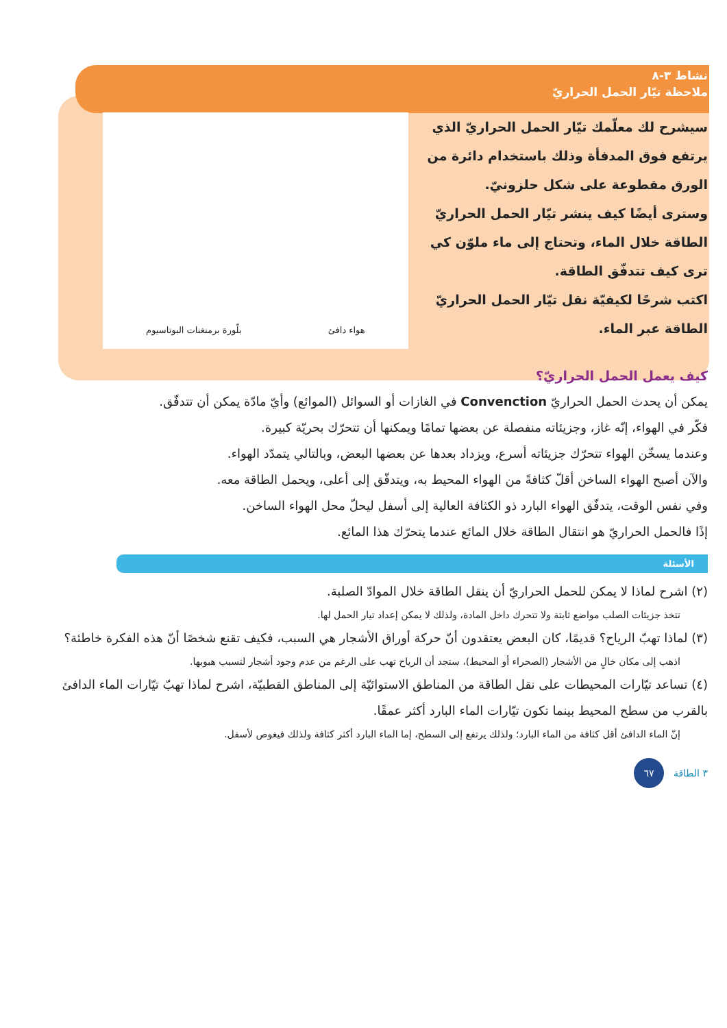نشاط ٣-٨
ملاحظة تيّار الحمل الحراريّ
سيشرح لك معلّمك تيّار الحمل الحراريّ الذي يرتفع فوق المدفأة وذلك باستخدام دائرة من الورق مقطوعة على شكل حلزونيّ.
وسترى أيضًا كيف ينشر تيّار الحمل الحراريّ الطاقة خلال الماء، وتحتاج إلى ماء ملوّن كي ترى كيف تتدفّق الطاقة.
اكتب شرحًا لكيفيّة نقل تيّار الحمل الحراريّ الطاقة عبر الماء.
هواء دافئ بلّورة برمنغنات البوتاسيوم
كيف يعمل الحمل الحراريّ؟
يمكن أن يحدث الحمل الحراريّ Convenction في الغازات أو السوائل (الموائع) وأيّ مادّة يمكن أن تتدفّق.
فكّر في الهواء، إنّه غاز، وجزيئاته منفصلة عن بعضها تمامًا ويمكنها أن تتحرّك بحريّة كبيرة.
وعندما يسخّن الهواء تتحرّك جزيئاته أسرع، ويزداد بعدها عن بعضها البعض، وبالتالي يتمدّد الهواء.
والآن أصبح الهواء الساخن أقلّ كثافةً من الهواء المحيط به، ويتدفّق إلى أعلى، ويحمل الطاقة معه.
وفي نفس الوقت، يتدفّق الهواء البارد ذو الكثافة العالية إلى أسفل ليحلّ محل الهواء الساخن.
إذًا فالحمل الحراريّ هو انتقال الطاقة خلال المائع عندما يتحرّك هذا المائع.
الأسئلة
(٢) اشرح لماذا لا يمكن للحمل الحراريّ أن ينقل الطاقة خلال الموادّ الصلبة.
تتخذ جزيئات الصلب مواضع ثابتة ولا تتحرك داخل المادة، ولذلك لا يمكن إعداد تيار الحمل لها.
(٣) لماذا تهبّ الرياح؟ قديمًا، كان البعض يعتقدون أنّ حركة أوراق الأشجار هي السبب، فكيف تقنع شخصًا أنّ هذه الفكرة خاطئة؟
اذهب إلى مكان خالٍ من الأشجار (الصحراء أو المحيط)، ستجد أن الرياح تهب على الرغم من عدم وجود أشجار لتسبب هبوبها.
(٤) تساعد تيّارات المحيطات على نقل الطاقة من المناطق الاستوائيّة إلى المناطق القطبيّة، اشرح لماذا تهبّ تيّارات الماء الدافئ بالقرب من سطح المحيط بينما تكون تيّارات الماء البارد أكثر عمقًا.
إنّ الماء الدافئ أقل كثافة من الماء البارد؛ ولذلك يرتفع إلى السطح، إما الماء البارد أكثر كثافة ولذلك فيغوص لأسفل.
٣ الطاقة ٦٧